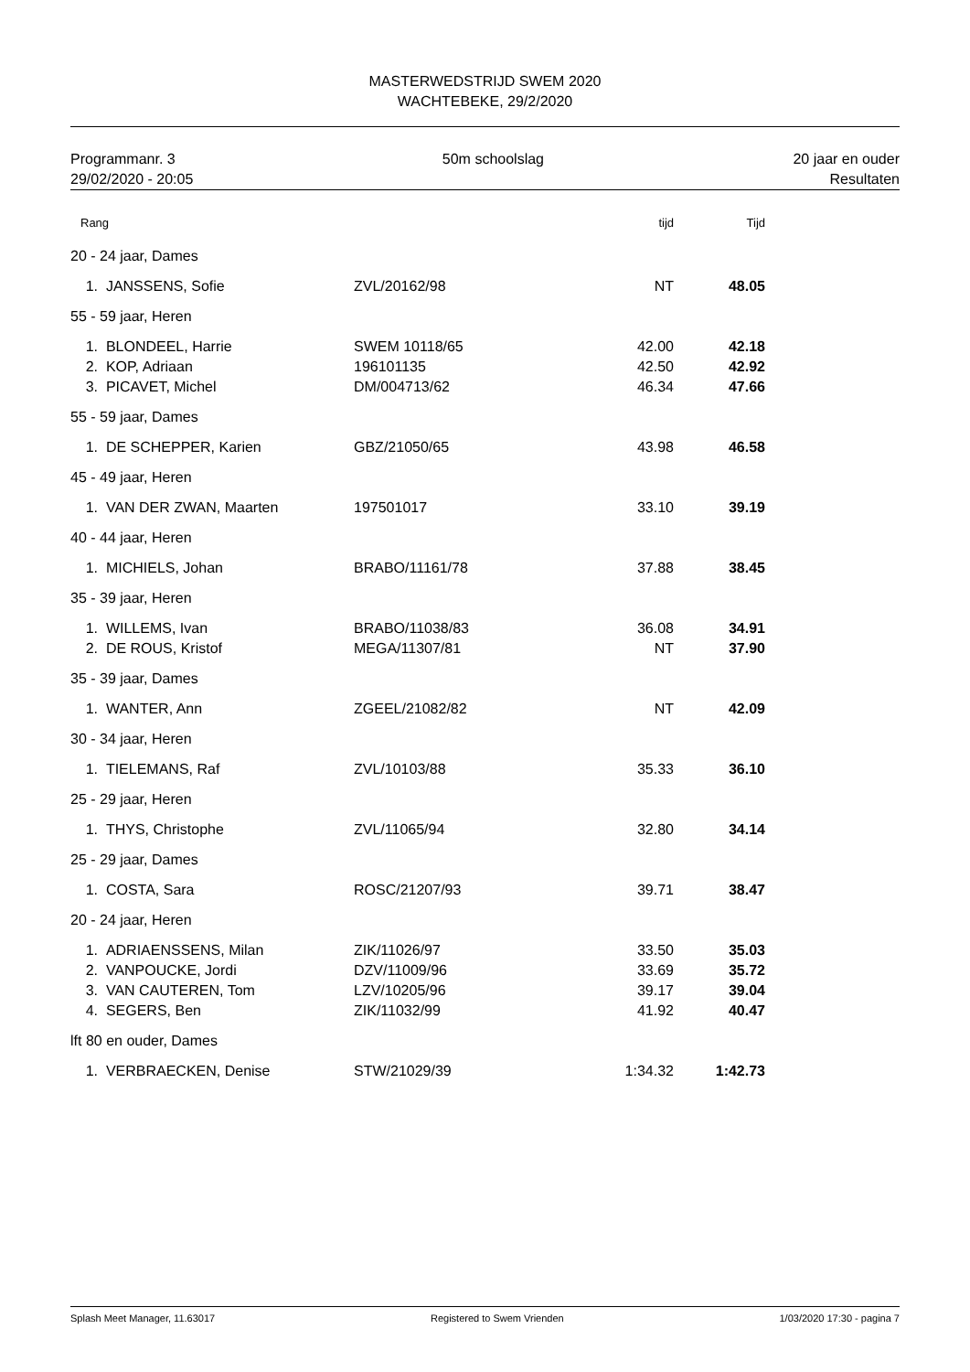MASTERWEDSTRIJD SWEM 2020
WACHTEBEKE, 29/2/2020
Programmanr. 3
29/02/2020 - 20:05
50m schoolslag 20 jaar en ouder
Resultaten
| Rang | | | tijd | Tijd | |
| --- | --- | --- | --- | --- | --- |
| 20 - 24 jaar, Dames | | | | | |
| 1. | JANSSENS, Sofie | ZVL/20162/98 | NT | 48.05 | |
| 55 - 59 jaar, Heren | | | | | |
| 1. | BLONDEEL, Harrie | SWEM 10118/65 | 42.00 | 42.18 | |
| 2. | KOP, Adriaan | 196101135 | 42.50 | 42.92 | |
| 3. | PICAVET, Michel | DM/004713/62 | 46.34 | 47.66 | |
| 55 - 59 jaar, Dames | | | | | |
| 1. | DE SCHEPPER, Karien | GBZ/21050/65 | 43.98 | 46.58 | |
| 45 - 49 jaar, Heren | | | | | |
| 1. | VAN DER ZWAN, Maarten | 197501017 | 33.10 | 39.19 | |
| 40 - 44 jaar, Heren | | | | | |
| 1. | MICHIELS, Johan | BRABO/11161/78 | 37.88 | 38.45 | |
| 35 - 39 jaar, Heren | | | | | |
| 1. | WILLEMS, Ivan | BRABO/11038/83 | 36.08 | 34.91 | |
| 2. | DE ROUS, Kristof | MEGA/11307/81 | NT | 37.90 | |
| 35 - 39 jaar, Dames | | | | | |
| 1. | WANTER, Ann | ZGEEL/21082/82 | NT | 42.09 | |
| 30 - 34 jaar, Heren | | | | | |
| 1. | TIELEMANS, Raf | ZVL/10103/88 | 35.33 | 36.10 | |
| 25 - 29 jaar, Heren | | | | | |
| 1. | THYS, Christophe | ZVL/11065/94 | 32.80 | 34.14 | |
| 25 - 29 jaar, Dames | | | | | |
| 1. | COSTA, Sara | ROSC/21207/93 | 39.71 | 38.47 | |
| 20 - 24 jaar, Heren | | | | | |
| 1. | ADRIAENSSENS, Milan | ZIK/11026/97 | 33.50 | 35.03 | |
| 2. | VANPOUCKE, Jordi | DZV/11009/96 | 33.69 | 35.72 | |
| 3. | VAN CAUTEREN, Tom | LZV/10205/96 | 39.17 | 39.04 | |
| 4. | SEGERS, Ben | ZIK/11032/99 | 41.92 | 40.47 | |
| lft 80 en ouder, Dames | | | | | |
| 1. | VERBRAECKEN, Denise | STW/21029/39 | 1:34.32 | 1:42.73 | |
Splash Meet Manager, 11.63017 Registered to Swem Vrienden 1/03/2020 17:30 - pagina 7